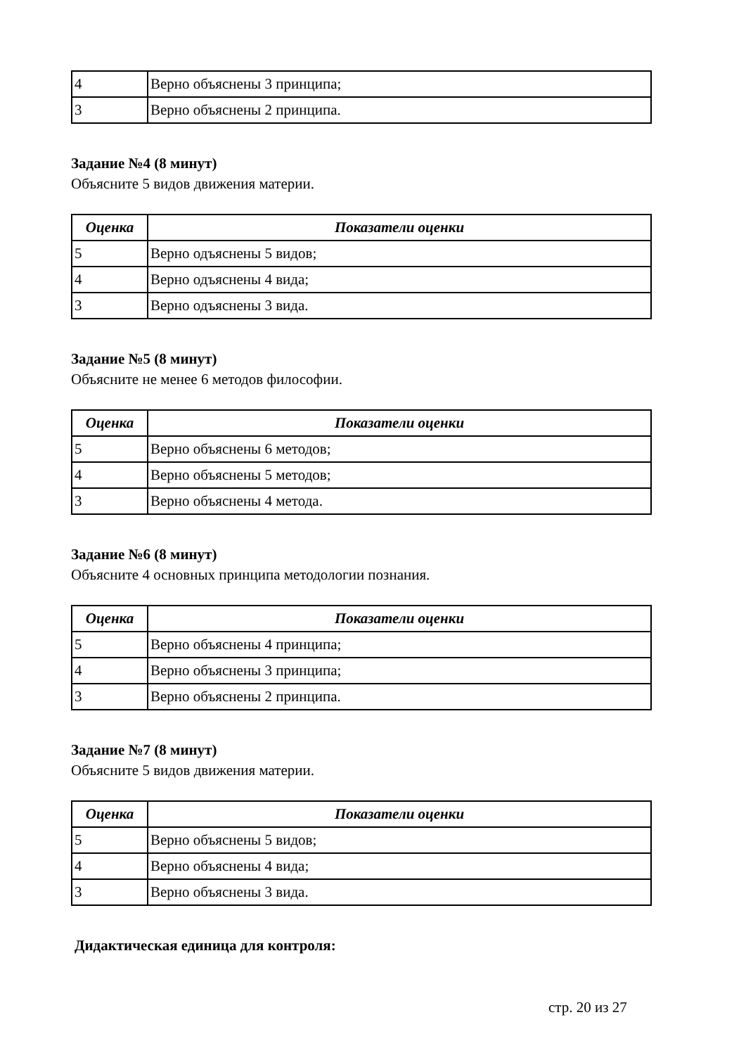| 4 | Верно объяснены 3 принципа; |
| 3 | Верно объяснены 2 принципа. |
Задание №4 (8 минут)
Объясните 5 видов движения материи.
| Оценка | Показатели оценки |
| --- | --- |
| 5 | Верно одъяснены 5 видов; |
| 4 | Верно одъяснены 4 вида; |
| 3 | Верно одъяснены 3 вида. |
Задание №5 (8 минут)
Объясните не менее 6 методов философии.
| Оценка | Показатели оценки |
| --- | --- |
| 5 | Верно объяснены 6 методов; |
| 4 | Верно объяснены 5 методов; |
| 3 | Верно объяснены 4 метода. |
Задание №6 (8 минут)
Объясните 4 основных принципа методологии познания.
| Оценка | Показатели оценки |
| --- | --- |
| 5 | Верно объяснены 4 принципа; |
| 4 | Верно объяснены 3 принципа; |
| 3 | Верно объяснены 2 принципа. |
Задание №7 (8 минут)
Объясните 5 видов движения материи.
| Оценка | Показатели оценки |
| --- | --- |
| 5 | Верно объяснены 5 видов; |
| 4 | Верно объяснены 4 вида; |
| 3 | Верно объяснены 3 вида. |
Дидактическая единица для контроля:
стр. 20 из 27